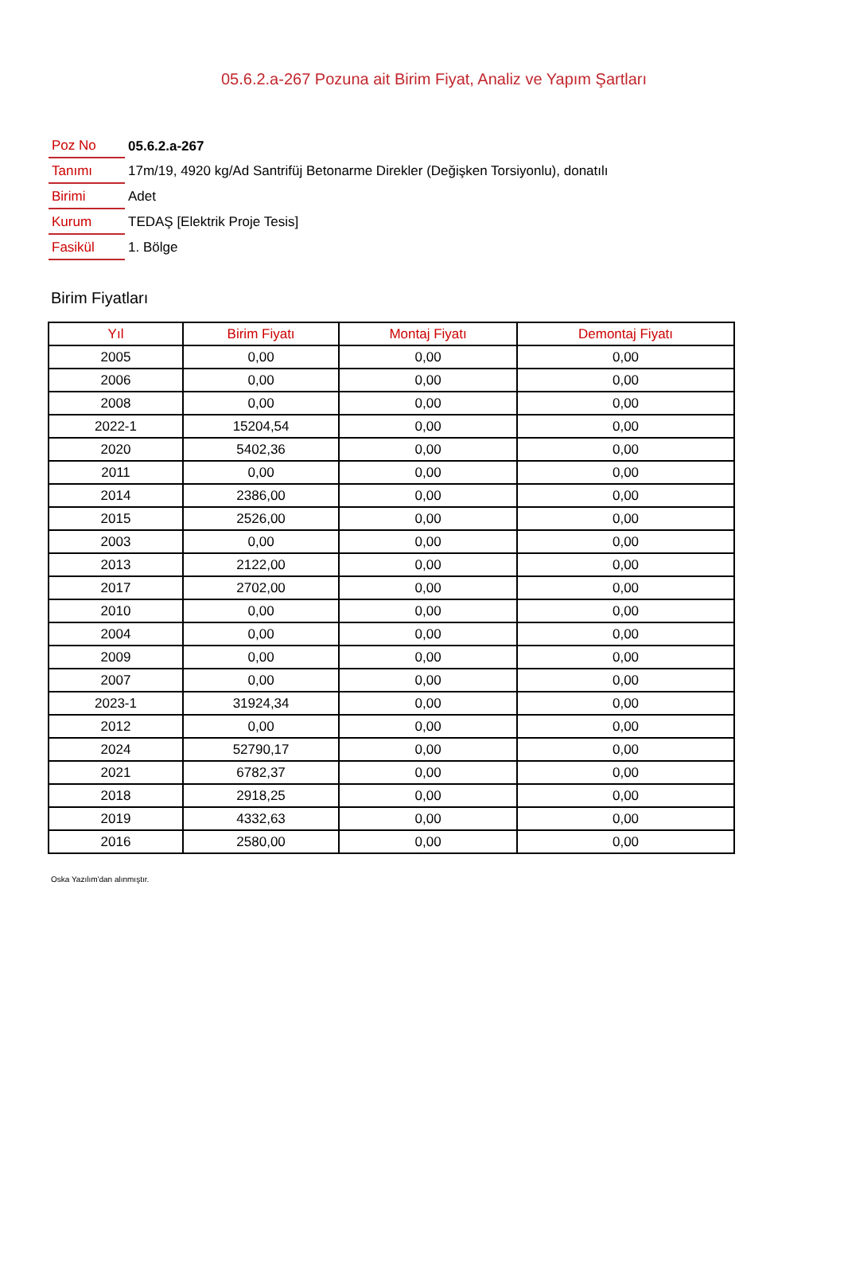05.6.2.a-267 Pozuna ait Birim Fiyat, Analiz ve Yapım Şartları
| Poz No | 05.6.2.a-267 |
| Tanımı | 17m/19, 4920 kg/Ad Santrifüj Betonarme Direkler (Değişken Torsiyonlu), donatılı |
| Birimi | Adet |
| Kurum | TEDAŞ [Elektrik Proje Tesis] |
| Fasikül | 1. Bölge |
Birim Fiyatları
| Yıl | Birim Fiyatı | Montaj Fiyatı | Demontaj Fiyatı |
| --- | --- | --- | --- |
| 2005 | 0,00 | 0,00 | 0,00 |
| 2006 | 0,00 | 0,00 | 0,00 |
| 2008 | 0,00 | 0,00 | 0,00 |
| 2022-1 | 15204,54 | 0,00 | 0,00 |
| 2020 | 5402,36 | 0,00 | 0,00 |
| 2011 | 0,00 | 0,00 | 0,00 |
| 2014 | 2386,00 | 0,00 | 0,00 |
| 2015 | 2526,00 | 0,00 | 0,00 |
| 2003 | 0,00 | 0,00 | 0,00 |
| 2013 | 2122,00 | 0,00 | 0,00 |
| 2017 | 2702,00 | 0,00 | 0,00 |
| 2010 | 0,00 | 0,00 | 0,00 |
| 2004 | 0,00 | 0,00 | 0,00 |
| 2009 | 0,00 | 0,00 | 0,00 |
| 2007 | 0,00 | 0,00 | 0,00 |
| 2023-1 | 31924,34 | 0,00 | 0,00 |
| 2012 | 0,00 | 0,00 | 0,00 |
| 2024 | 52790,17 | 0,00 | 0,00 |
| 2021 | 6782,37 | 0,00 | 0,00 |
| 2018 | 2918,25 | 0,00 | 0,00 |
| 2019 | 4332,63 | 0,00 | 0,00 |
| 2016 | 2580,00 | 0,00 | 0,00 |
Oska Yazılım'dan alınmıştır.